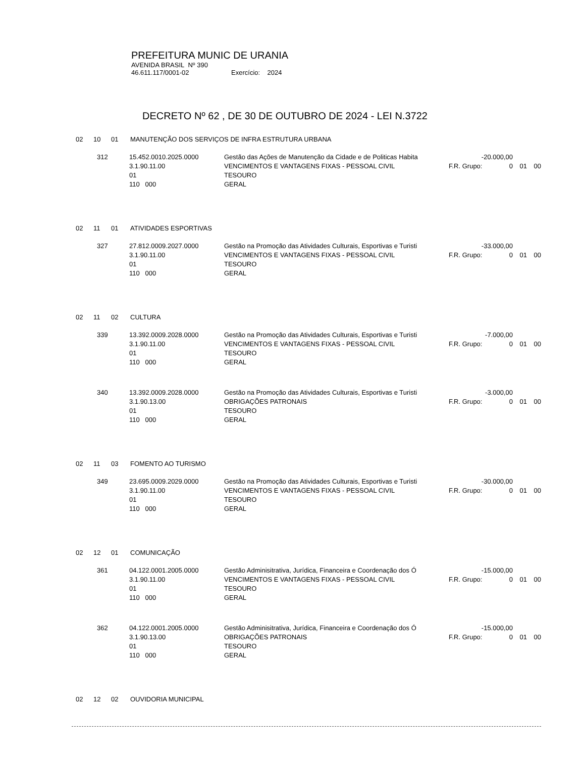PREFEITURA MUNIC DE URANIA
AVENIDA BRASIL Nº 390
46.611.117/0001-02 Exercício: 2024
DECRETO Nº 62 , DE 30 DE OUTUBRO DE 2024 - LEI N.3722
02 10 01 MANUTENÇÃO DOS SERVIÇOS DE INFRA ESTRUTURA URBANA
312
15.452.0010.2025.0000
Gestão das Ações de Manutenção da Cidade e de Politicas Habita
-20.000,00
3.1.90.11.00
VENCIMENTOS E VANTAGENS FIXAS - PESSOAL CIVIL
F.R. Grupo:
0
01
00
01
TESOURO
110 000
GERAL
02 11 01 ATIVIDADES ESPORTIVAS
327
27.812.0009.2027.0000
Gestão na Promoção das Atividades Culturais, Esportivas e Turisti
-33.000,00
3.1.90.11.00
VENCIMENTOS E VANTAGENS FIXAS - PESSOAL CIVIL
F.R. Grupo:
0
01
00
01
TESOURO
110 000
GERAL
02 11 02 CULTURA
339
13.392.0009.2028.0000
Gestão na Promoção das Atividades Culturais, Esportivas e Turisti
-7.000,00
3.1.90.11.00
VENCIMENTOS E VANTAGENS FIXAS - PESSOAL CIVIL
F.R. Grupo:
0
01
00
01
TESOURO
110 000
GERAL
340
13.392.0009.2028.0000
Gestão na Promoção das Atividades Culturais, Esportivas e Turisti
-3.000,00
3.1.90.13.00
OBRIGAÇÕES PATRONAIS
F.R. Grupo:
0
01
00
01
TESOURO
110 000
GERAL
02 11 03 FOMENTO AO TURISMO
349
23.695.0009.2029.0000
Gestão na Promoção das Atividades Culturais, Esportivas e Turisti
-30.000,00
3.1.90.11.00
VENCIMENTOS E VANTAGENS FIXAS - PESSOAL CIVIL
F.R. Grupo:
0
01
00
01
TESOURO
110 000
GERAL
02 12 01 COMUNICAÇÃO
361
04.122.0001.2005.0000
Gestão Adminisitrativa, Jurídica, Financeira e Coordenação dos Ó
-15.000,00
3.1.90.11.00
VENCIMENTOS E VANTAGENS FIXAS - PESSOAL CIVIL
F.R. Grupo:
0
01
00
01
TESOURO
110 000
GERAL
362
04.122.0001.2005.0000
Gestão Adminisitrativa, Jurídica, Financeira e Coordenação dos Ó
-15.000,00
3.1.90.13.00
OBRIGAÇÕES PATRONAIS
F.R. Grupo:
0
01
00
01
TESOURO
110 000
GERAL
02 12 02 OUVIDORIA MUNICIPAL